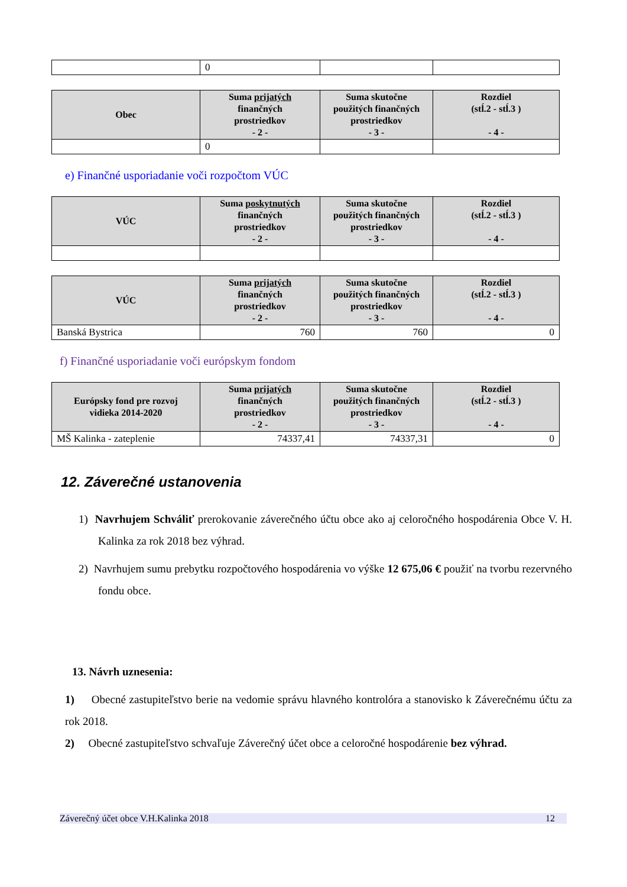| | 0 | | |
| Obec | Suma prijatých finančných prostriedkov - 2 - | Suma skutočne použitých finančných prostriedkov - 3 - | Rozdiel (stĺ.2 - stĺ.3 ) - 4 - |
| --- | --- | --- | --- |
| | 0 | | |
e) Finančné usporiadanie voči rozpočtom VÚC
| VÚC | Suma poskytnutých finančných prostriedkov - 2 - | Suma skutočne použitých finančných prostriedkov - 3 - | Rozdiel (stĺ.2 - stĺ.3 ) - 4 - |
| --- | --- | --- | --- |
| VÚC | Suma prijatých finančných prostriedkov - 2 - | Suma skutočne použitých finančných prostriedkov - 3 - | Rozdiel (stĺ.2 - stĺ.3 ) - 4 - |
| --- | --- | --- | --- |
| Banská Bystrica | 760 | 760 | 0 |
f) Finančné usporiadanie voči európskym fondom
| Európsky fond pre rozvoj vidieka 2014-2020 | Suma prijatých finančných prostriedkov - 2 - | Suma skutočne použitých finančných prostriedkov - 3 - | Rozdiel (stĺ.2 - stĺ.3 ) - 4 - |
| --- | --- | --- | --- |
| MŠ Kalinka - zateplenie | 74337,41 | 74337,31 | 0 |
12. Záverečné ustanovenia
1) Navrhujem Schváliť prerokovanie záverečného účtu obce ako aj celoročného hospodárenia Obce V. H. Kalinka za rok 2018 bez výhrad.
2) Navrhujem sumu prebytku rozpočtového hospodárenia vo výške 12 675,06 € použiť na tvorbu rezervného fondu obce.
13. Návrh uznesenia:
1) Obecné zastupiteľstvo berie na vedomie správu hlavného kontrolóra a stanovisko k Záverečnému účtu za rok 2018.
2) Obecné zastupiteľstvo schvaľuje Záverečný účet obce a celoročné hospodárenie bez výhrad.
Záverečný účet obce V.H.Kalinka 2018 12